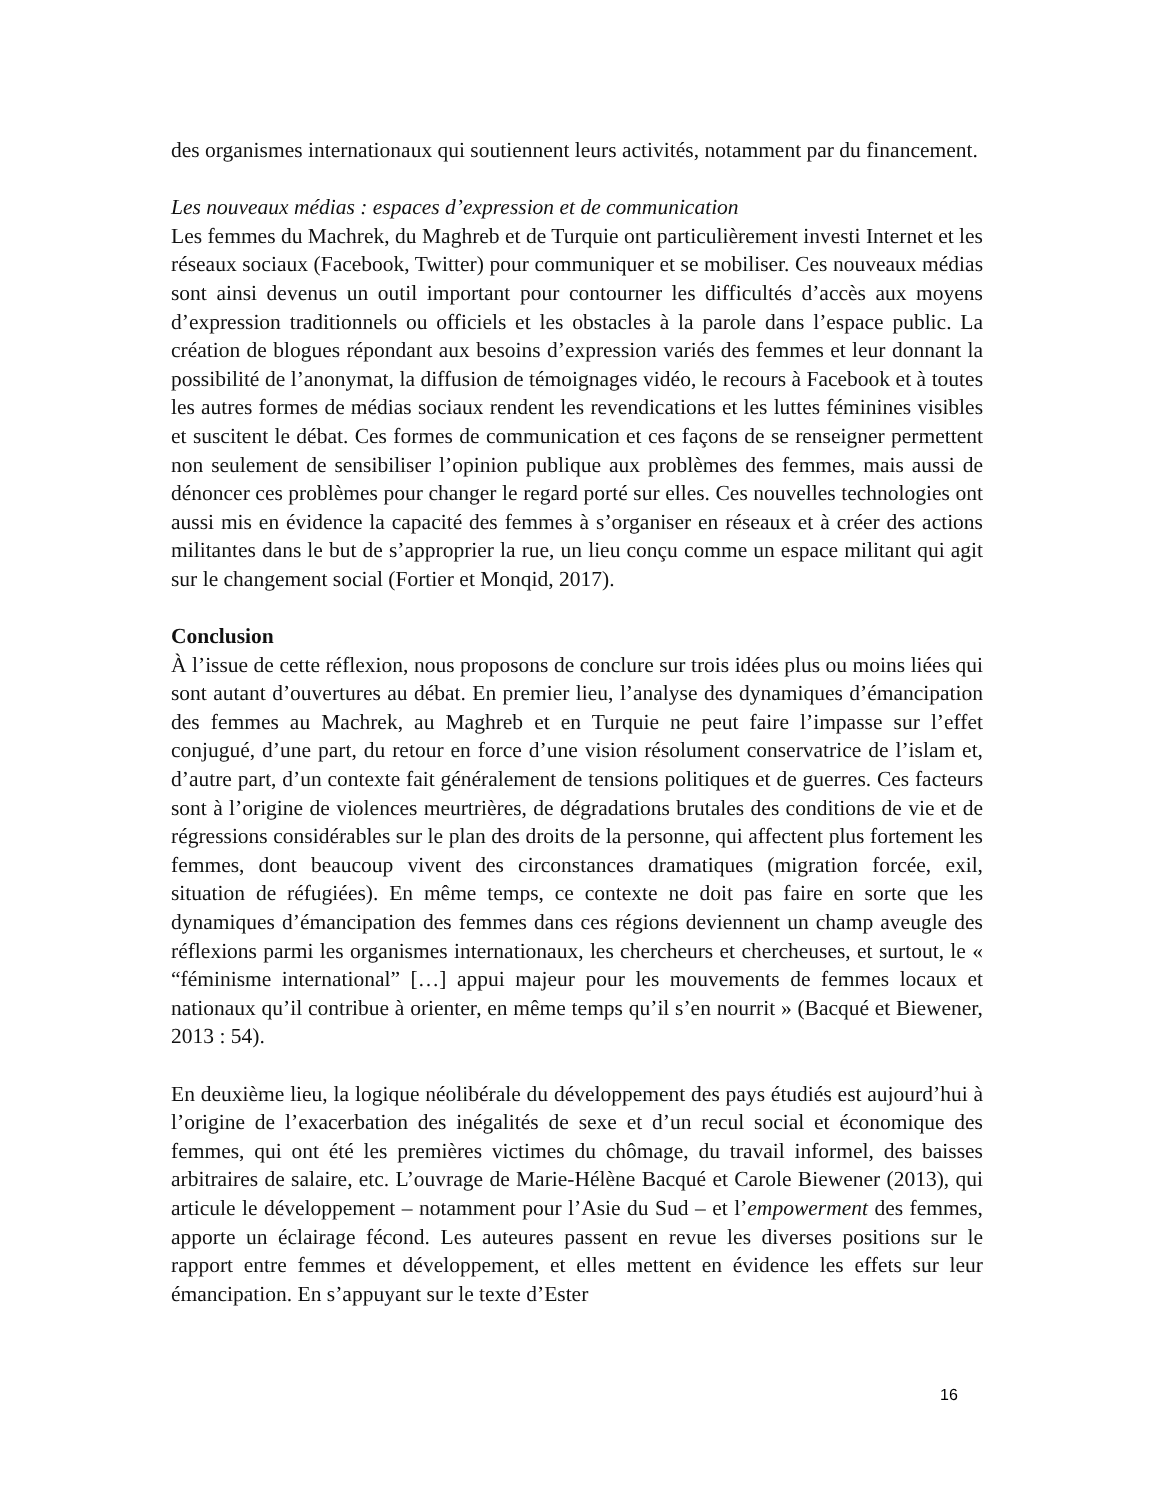des organismes internationaux qui soutiennent leurs activités, notamment par du financement.
Les nouveaux médias : espaces d’expression et de communication
Les femmes du Machrek, du Maghreb et de Turquie ont particulièrement investi Internet et les réseaux sociaux (Facebook, Twitter) pour communiquer et se mobiliser. Ces nouveaux médias sont ainsi devenus un outil important pour contourner les difficultés d’accès aux moyens d’expression traditionnels ou officiels et les obstacles à la parole dans l’espace public. La création de blogues répondant aux besoins d’expression variés des femmes et leur donnant la possibilité de l’anonymat, la diffusion de témoignages vidéo, le recours à Facebook et à toutes les autres formes de médias sociaux rendent les revendications et les luttes féminines visibles et suscitent le débat. Ces formes de communication et ces façons de se renseigner permettent non seulement de sensibiliser l’opinion publique aux problèmes des femmes, mais aussi de dénoncer ces problèmes pour changer le regard porté sur elles. Ces nouvelles technologies ont aussi mis en évidence la capacité des femmes à s’organiser en réseaux et à créer des actions militantes dans le but de s’approprier la rue, un lieu conçu comme un espace militant qui agit sur le changement social (Fortier et Monqid, 2017).
Conclusion
À l’issue de cette réflexion, nous proposons de conclure sur trois idées plus ou moins liées qui sont autant d’ouvertures au débat. En premier lieu, l’analyse des dynamiques d’émancipation des femmes au Machrek, au Maghreb et en Turquie ne peut faire l’impasse sur l’effet conjugué, d’une part, du retour en force d’une vision résolument conservatrice de l’islam et, d’autre part, d’un contexte fait généralement de tensions politiques et de guerres. Ces facteurs sont à l’origine de violences meurtrières, de dégradations brutales des conditions de vie et de régressions considérables sur le plan des droits de la personne, qui affectent plus fortement les femmes, dont beaucoup vivent des circonstances dramatiques (migration forcée, exil, situation de réfugiées). En même temps, ce contexte ne doit pas faire en sorte que les dynamiques d’émancipation des femmes dans ces régions deviennent un champ aveugle des réflexions parmi les organismes internationaux, les chercheurs et chercheuses, et surtout, le « “féminisme international” […] appui majeur pour les mouvements de femmes locaux et nationaux qu’il contribue à orienter, en même temps qu’il s’en nourrit » (Bacqué et Biewener, 2013 : 54).
En deuxième lieu, la logique néolibérale du développement des pays étudiés est aujourd’hui à l’origine de l’exacerbation des inégalités de sexe et d’un recul social et économique des femmes, qui ont été les premières victimes du chômage, du travail informel, des baisses arbitraires de salaire, etc. L’ouvrage de Marie-Hélène Bacqué et Carole Biewener (2013), qui articule le développement – notamment pour l’Asie du Sud – et l’empowerment des femmes, apporte un éclairage fécond. Les auteures passent en revue les diverses positions sur le rapport entre femmes et développement, et elles mettent en évidence les effets sur leur émancipation. En s’appuyant sur le texte d’Ester
16